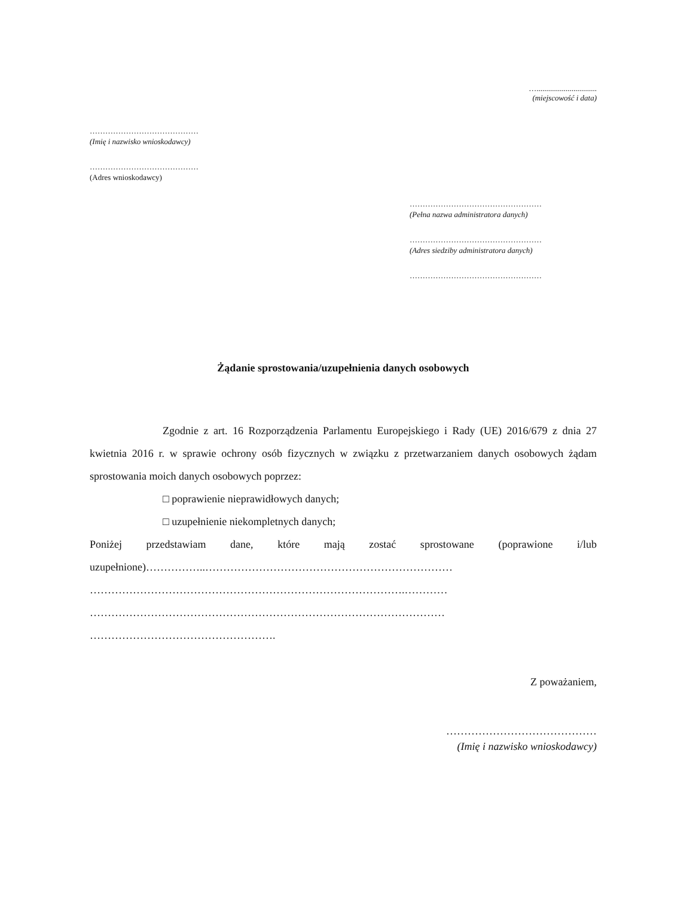…...............................
(miejscowość i data)
……………………………………
(Imię i nazwisko wnioskodawcy)
……………………………………
(Adres wnioskodawcy)
……………………………………………
(Pełna nazwa administratora danych)
……………………………………………
(Adres siedziby administratora danych)
……………………………………………
Żądanie sprostowania/uzupełnienia danych osobowych
Zgodnie z art. 16 Rozporządzenia Parlamentu Europejskiego i Rady (UE) 2016/679 z dnia 27 kwietnia 2016 r. w sprawie ochrony osób fizycznych w związku z przetwarzaniem danych osobowych żądam sprostowania moich danych osobowych poprzez:
□ poprawienie nieprawidłowych danych;
□ uzupełnienie niekompletnych danych;
Poniżej przedstawiam dane, które mają zostać sprostowane (poprawione i/lub uzupełnione)……………..……………………………………………………………
…………………………………………………………………………….…………
………………………………………………………………………………………
…………………………………………….
Z poważaniem,
……………………………………
(Imię i nazwisko wnioskodawcy)